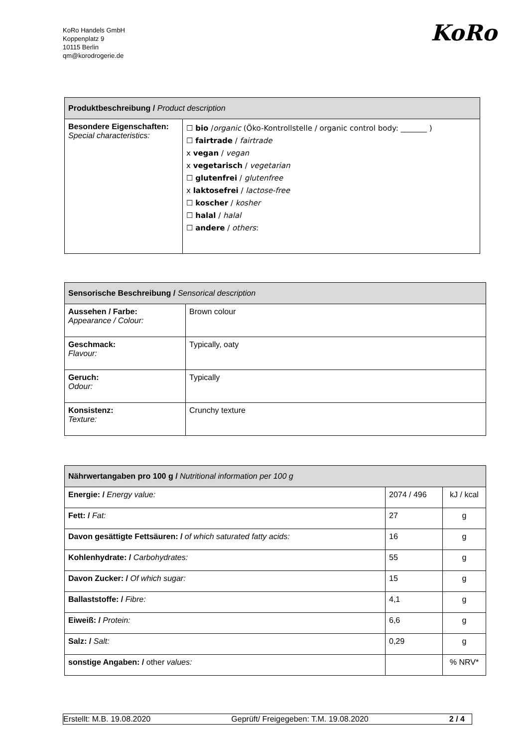KoRo Handels GmbH
Koppenplatz 9
10115 Berlin
qm@korodrogerie.de
KoRo
| Produktbeschreibung / Product description | |
| --- | --- |
| Besondere Eigenschaften: Special characteristics: | ☐ bio / organic (Öko-Kontrollstelle / organic control body: _______ ) ☐ fairtrade / fairtrade x vegan / vegan x vegetarisch / vegetarian ☐ glutenfrei / glutenfree x laktosefrei / lactose-free ☐ koscher / kosher ☐ halal / halal ☐ andere / others : |
| Sensorische Beschreibung / Sensorical description | |
| --- | --- |
| Aussehen / Farbe: Appearance / Colour: | Brown colour |
| Geschmack: Flavour: | Typically, oaty |
| Geruch: Odour: | Typically |
| Konsistenz: Texture: | Crunchy texture |
| Nährwertangaben pro 100 g / Nutritional information per 100 g | | |
| --- | --- | --- |
| Energie: / Energy value: | 2074 / 496 | kJ / kcal |
| Fett: / Fat: | 27 | g |
| Davon gesättigte Fettsäuren: / of which saturated fatty acids: | 16 | g |
| Kohlenhydrate: / Carbohydrates: | 55 | g |
| Davon Zucker: / Of which sugar: | 15 | g |
| Ballaststoffe: / Fibre: | 4,1 | g |
| Eiweiß: / Protein: | 6,6 | g |
| Salz: / Salt: | 0,29 | g |
| sonstige Angaben: / other values: | | % NRV* |
Erstellt: M.B. 19.08.2020 Geprüft/ Freigegeben: T.M. 19.08.2020 2 / 4